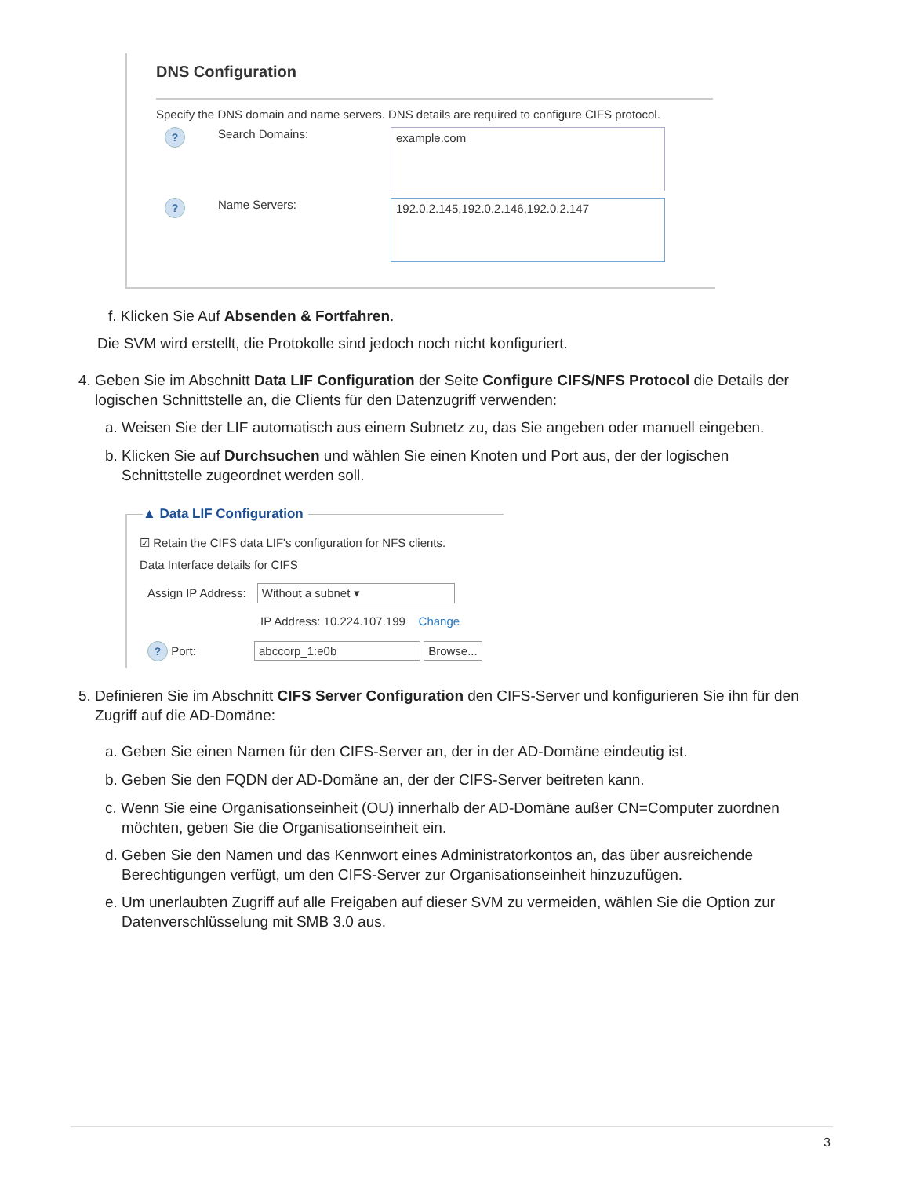DNS Configuration
Specify the DNS domain and name servers. DNS details are required to configure CIFS protocol.
? Search Domains:
example.com
? Name Servers:
192.0.2.145,192.0.2.146,192.0.2.147
f. Klicken Sie Auf Absenden & Fortfahren.
Die SVM wird erstellt, die Protokolle sind jedoch noch nicht konfiguriert.
4. Geben Sie im Abschnitt Data LIF Configuration der Seite Configure CIFS/NFS Protocol die Details der
logischen Schnittstelle an, die Clients für den Datenzugriff verwenden:
a. Weisen Sie der LIF automatisch aus einem Subnetz zu, das Sie angeben oder manuell eingeben.
b. Klicken Sie auf Durchsuchen und wählen Sie einen Knoten und Port aus, der der logischen
Schnittstelle zugeordnet werden soll.
▲ Data LIF Configuration
☑ Retain the CIFS data LIF's configuration for NFS clients.
Data Interface details for CIFS
Assign IP Address: Without a subnet ▾
IP Address: 10.224.107.199 Change
? Port: abccorp_1:e0b Browse...
5. Definieren Sie im Abschnitt CIFS Server Configuration den CIFS-Server und konfigurieren Sie ihn für den
Zugriff auf die AD-Domäne:
a. Geben Sie einen Namen für den CIFS-Server an, der in der AD-Domäne eindeutig ist.
b. Geben Sie den FQDN der AD-Domäne an, der der CIFS-Server beitreten kann.
c. Wenn Sie eine Organisationseinheit (OU) innerhalb der AD-Domäne außer CN=Computer zuordnen
möchten, geben Sie die Organisationseinheit ein.
d. Geben Sie den Namen und das Kennwort eines Administratorkontos an, das über ausreichende
Berechtigungen verfügt, um den CIFS-Server zur Organisationseinheit hinzuzufügen.
e. Um unerlaubten Zugriff auf alle Freigaben auf dieser SVM zu vermeiden, wählen Sie die Option zur
Datenverschlüsselung mit SMB 3.0 aus.
3